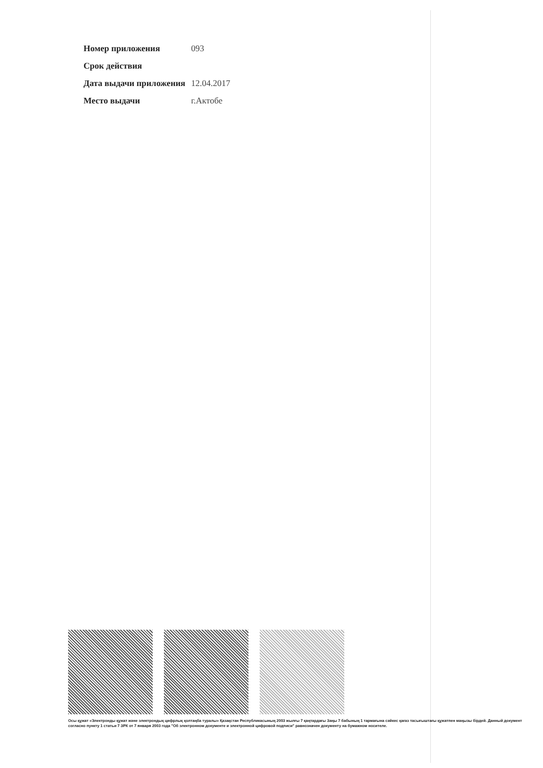| Номер приложения | 093 |
| Срок действия | |
| Дата выдачи приложения | 12.04.2017 |
| Место выдачи | г.Актобе |
Осы құжат «Электронды құжат және электрондық цифрлық қолтаңба туралы» Қазақстан Республикасының 2003 жылғы 7 қаңтардағы Заңы 7 бабының 1 тармағына сәйкес қағаз тасығыштағы құжатпен маңызы бірдей. Данный документ согласно пункту 1 статьи 7 ЗРК от 7 января 2003 года "Об электронном документе и электронной цифровой подписи" равнозначен документу на бумажном носителе.